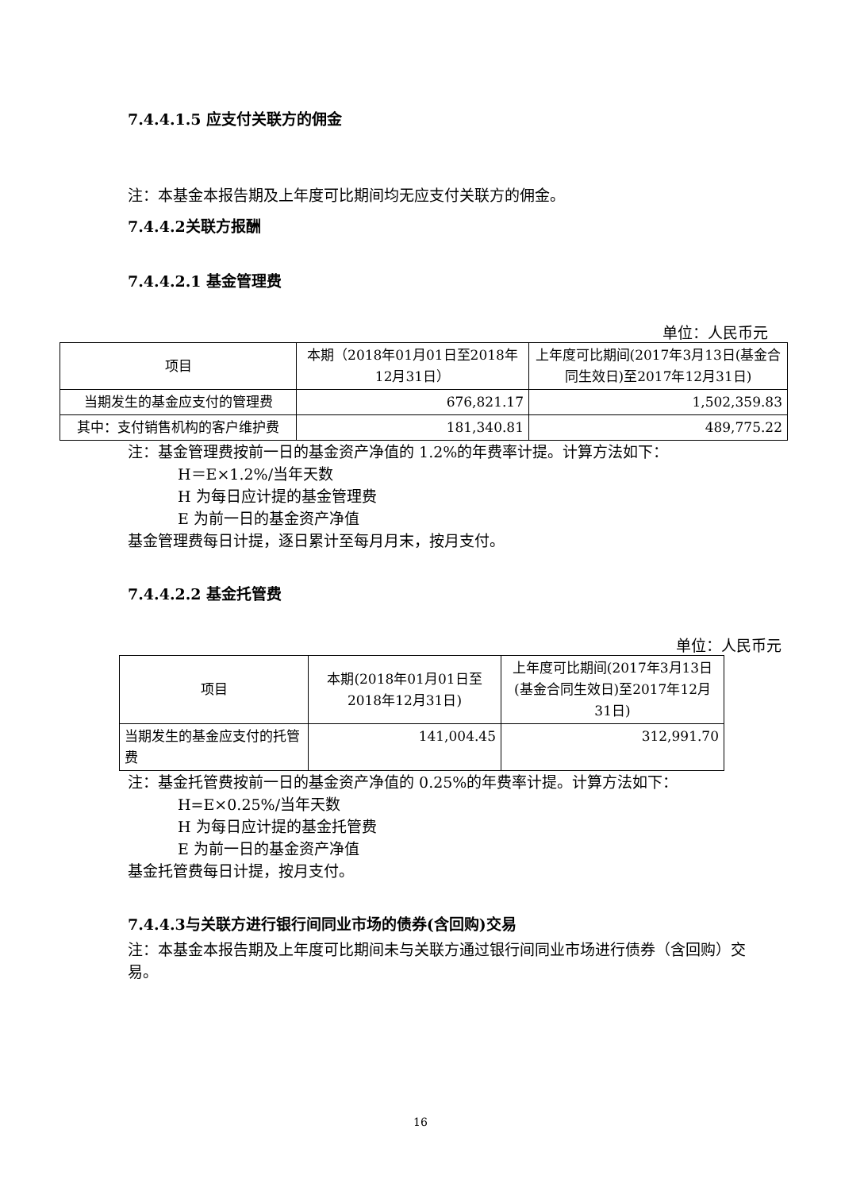7.4.4.1.5 应支付关联方的佣金
注：本基金本报告期及上年度可比期间均无应支付关联方的佣金。
7.4.4.2关联方报酬
7.4.4.2.1 基金管理费
单位：人民币元
| 项目 | 本期（2018年01月01日至2018年12月31日） | 上年度可比期间(2017年3月13日(基金合同生效日)至2017年12月31日) |
| 当期发生的基金应支付的管理费 | 676,821.17 | 1,502,359.83 |
| 其中：支付销售机构的客户维护费 | 181,340.81 | 489,775.22 |
注：基金管理费按前一日的基金资产净值的 1.2%的年费率计提。计算方法如下：
H＝E×1.2%/当年天数
H 为每日应计提的基金管理费
E 为前一日的基金资产净值
基金管理费每日计提，逐日累计至每月月末，按月支付。
7.4.4.2.2 基金托管费
单位：人民币元
| 项目 | 本期(2018年01月01日至2018年12月31日) | 上年度可比期间(2017年3月13日(基金合同生效日)至2017年12月31日) |
| 当期发生的基金应支付的托管费 | 141,004.45 | 312,991.70 |
注：基金托管费按前一日的基金资产净值的 0.25%的年费率计提。计算方法如下：
H=E×0.25%/当年天数
H 为每日应计提的基金托管费
E 为前一日的基金资产净值
基金托管费每日计提，按月支付。
7.4.4.3与关联方进行银行间同业市场的债券(含回购)交易
注：本基金本报告期及上年度可比期间未与关联方通过银行间同业市场进行债券（含回购）交易。
16